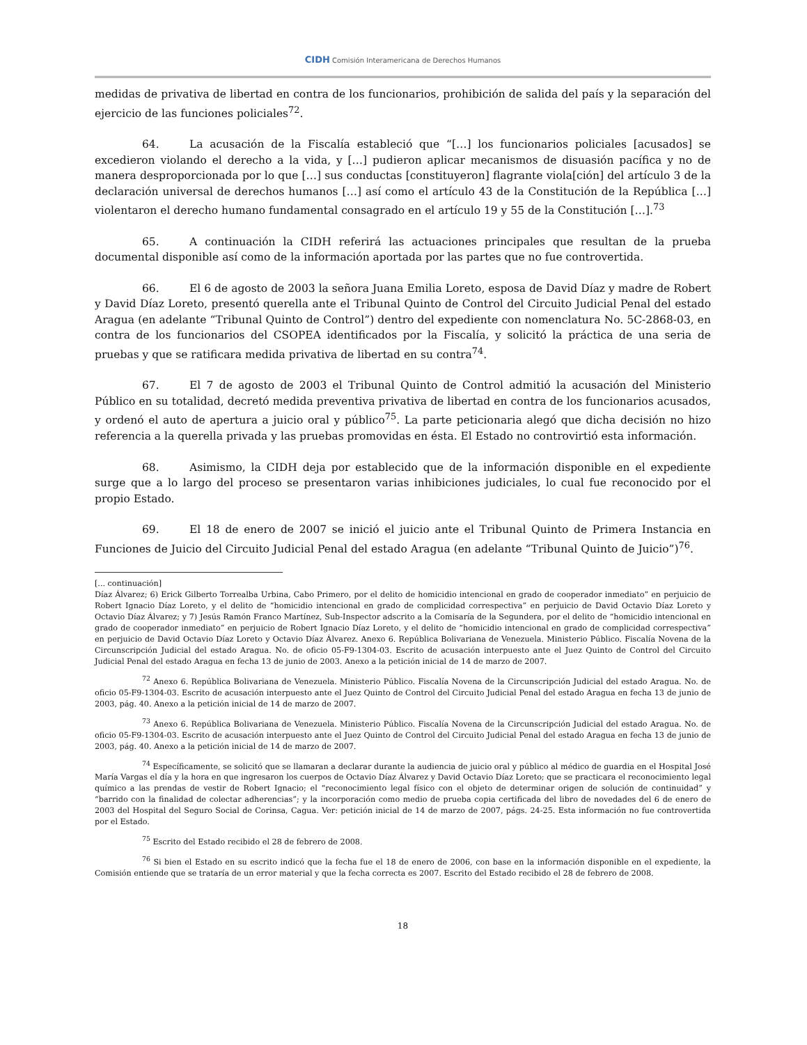CIDH Comisión Interamericana de Derechos Humanos
medidas de privativa de libertad en contra de los funcionarios, prohibición de salida del país y la separación del ejercicio de las funciones policiales<sup>72</sup>.
64. La acusación de la Fiscalía estableció que “[…] los funcionarios policiales [acusados] se excedieron violando el derecho a la vida, y […] pudieron aplicar mecanismos de disuasión pacífica y no de manera desproporcionada por lo que […] sus conductas [constituyeron] flagrante viola[ción] del artículo 3 de la declaración universal de derechos humanos […] así como el artículo 43 de la Constitución de la República […] violentaron el derecho humano fundamental consagrado en el artículo 19 y 55 de la Constitución […].<sup>73</sup>
65. A continuación la CIDH referirá las actuaciones principales que resultan de la prueba documental disponible así como de la información aportada por las partes que no fue controvertida.
66. El 6 de agosto de 2003 la señora Juana Emilia Loreto, esposa de David Díaz y madre de Robert y David Díaz Loreto, presentó querella ante el Tribunal Quinto de Control del Circuito Judicial Penal del estado Aragua (en adelante “Tribunal Quinto de Control”) dentro del expediente con nomenclatura No. 5C-2868-03, en contra de los funcionarios del CSOPEA identificados por la Fiscalía, y solicitó la práctica de una seria de pruebas y que se ratificara medida privativa de libertad en su contra<sup>74</sup>.
67. El 7 de agosto de 2003 el Tribunal Quinto de Control admitió la acusación del Ministerio Público en su totalidad, decretó medida preventiva privativa de libertad en contra de los funcionarios acusados, y ordenó el auto de apertura a juicio oral y público<sup>75</sup>. La parte peticionaria alegó que dicha decisión no hizo referencia a la querella privada y las pruebas promovidas en ésta. El Estado no controvirtió esta información.
68. Asimismo, la CIDH deja por establecido que de la información disponible en el expediente surge que a lo largo del proceso se presentaron varias inhibiciones judiciales, lo cual fue reconocido por el propio Estado.
69. El 18 de enero de 2007 se inició el juicio ante el Tribunal Quinto de Primera Instancia en Funciones de Juicio del Circuito Judicial Penal del estado Aragua (en adelante “Tribunal Quinto de Juicio”)<sup>76</sup>.
[... continuación]
Díaz Álvarez; 6) Erick Gilberto Torrealba Urbina, Cabo Primero, por el delito de homicidio intencional en grado de cooperador inmediato” en perjuicio de Robert Ignacio Díaz Loreto, y el delito de “homicidio intencional en grado de complicidad correspectiva” en perjuicio de David Octavio Díaz Loreto y Octavio Díaz Álvarez; y 7) Jesús Ramón Franco Martínez, Sub-Inspector adscrito a la Comisaría de la Segundera, por el delito de “homicidio intencional en grado de cooperador inmediato” en perjuicio de Robert Ignacio Díaz Loreto, y el delito de “homicidio intencional en grado de complicidad correspectiva” en perjuicio de David Octavio Díaz Loreto y Octavio Díaz Álvarez. Anexo 6. República Bolivariana de Venezuela. Ministerio Público. Fiscalía Novena de la Circunscripción Judicial del estado Aragua. No. de oficio 05-F9-1304-03. Escrito de acusación interpuesto ante el Juez Quinto de Control del Circuito Judicial Penal del estado Aragua en fecha 13 de junio de 2003. Anexo a la petición inicial de 14 de marzo de 2007.
<sup>72</sup> Anexo 6. República Bolivariana de Venezuela. Ministerio Público. Fiscalía Novena de la Circunscripción Judicial del estado Aragua. No. de oficio 05-F9-1304-03. Escrito de acusación interpuesto ante el Juez Quinto de Control del Circuito Judicial Penal del estado Aragua en fecha 13 de junio de 2003, pág. 40. Anexo a la petición inicial de 14 de marzo de 2007.
<sup>73</sup> Anexo 6. República Bolivariana de Venezuela. Ministerio Público. Fiscalía Novena de la Circunscripción Judicial del estado Aragua. No. de oficio 05-F9-1304-03. Escrito de acusación interpuesto ante el Juez Quinto de Control del Circuito Judicial Penal del estado Aragua en fecha 13 de junio de 2003, pág. 40. Anexo a la petición inicial de 14 de marzo de 2007.
<sup>74</sup> Específicamente, se solicitó que se llamaran a declarar durante la audiencia de juicio oral y público al médico de guardia en el Hospital José María Vargas el día y la hora en que ingresaron los cuerpos de Octavio Díaz Álvarez y David Octavio Díaz Loreto; que se practicara el reconocimiento legal químico a las prendas de vestir de Robert Ignacio; el “reconocimiento legal físico con el objeto de determinar origen de solución de continuidad” y “barrido con la finalidad de colectar adherencias”; y la incorporación como medio de prueba copia certificada del libro de novedades del 6 de enero de 2003 del Hospital del Seguro Social de Corinsa, Cagua. Ver: petición inicial de 14 de marzo de 2007, págs. 24-25. Esta información no fue controvertida por el Estado.
<sup>75</sup> Escrito del Estado recibido el 28 de febrero de 2008.
<sup>76</sup> Si bien el Estado en su escrito indicó que la fecha fue el 18 de enero de 2006, con base en la información disponible en el expediente, la Comisión entiende que se trataría de un error material y que la fecha correcta es 2007. Escrito del Estado recibido el 28 de febrero de 2008.
18